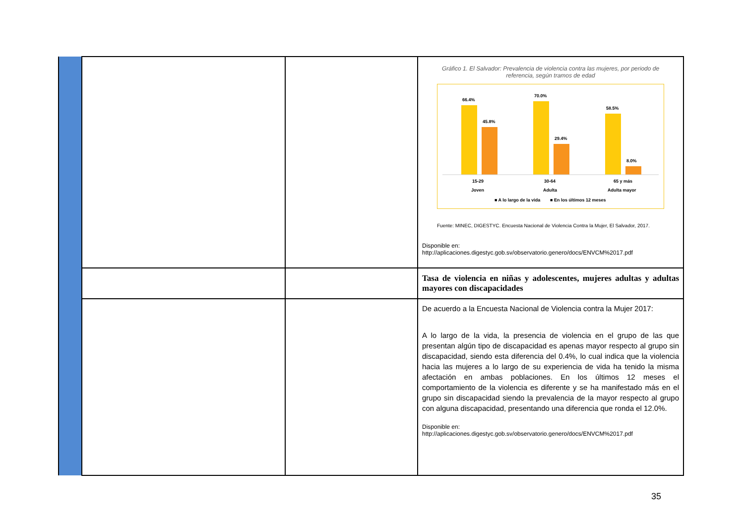| | | | Gráfico 1. El Salvador: Prevalencia de violencia contra las mujeres, por periodo de referencia, según tramos de edad 66.4% 45.8% 70.0% 29.4% 58.5% 8.0% 15-29 Joven 30-64 Adulta 65 y más Adulta mayor ■ A lo largo de la vida ■ En los últimos 12 meses Fuente: MINEC, DIGESTYC. Encuesta Nacional de Violencia Contra la Mujer, El Salvador, 2017. Disponible en: http://aplicaciones.digestyc.gob.sv/observatorio.genero/docs/ENVCM%2017.pdf |
| | | | Tasa de violencia en niñas y adolescentes, mujeres adultas y adultas mayores con discapacidades |
| | | | De acuerdo a la Encuesta Nacional de Violencia contra la Mujer 2017: A lo largo de la vida, la presencia de violencia en el grupo de las que presentan algún tipo de discapacidad es apenas mayor respecto al grupo sin discapacidad, siendo esta diferencia del 0.4%, lo cual indica que la violencia hacia las mujeres a lo largo de su experiencia de vida ha tenido la misma afectación en ambas poblaciones. En los últimos 12 meses el comportamiento de la violencia es diferente y se ha manifestado más en el grupo sin discapacidad siendo la prevalencia de la mayor respecto al grupo con alguna discapacidad, presentando una diferencia que ronda el 12.0%. Disponible en: http://aplicaciones.digestyc.gob.sv/observatorio.genero/docs/ENVCM%2017.pdf |
35